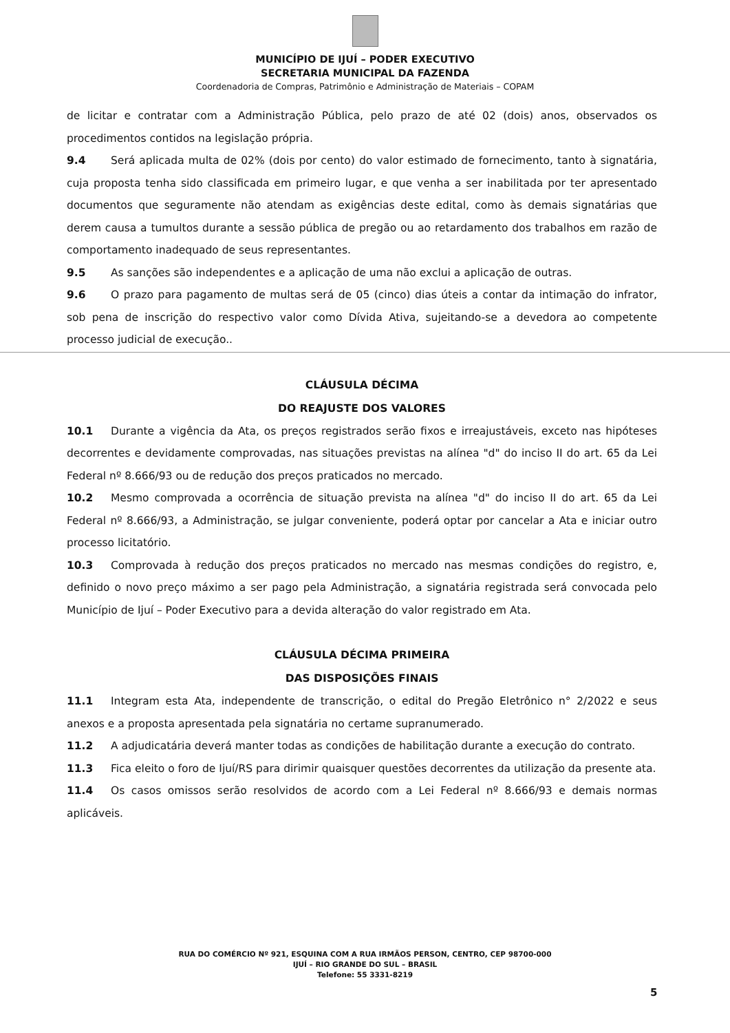MUNICÍPIO DE IJUÍ – PODER EXECUTIVO
SECRETARIA MUNICIPAL DA FAZENDA
Coordenadoria de Compras, Patrimônio e Administração de Materiais – COPAM
de licitar e contratar com a Administração Pública, pelo prazo de até 02 (dois) anos, observados os procedimentos contidos na legislação própria.
9.4 Será aplicada multa de 02% (dois por cento) do valor estimado de fornecimento, tanto à signatária, cuja proposta tenha sido classificada em primeiro lugar, e que venha a ser inabilitada por ter apresentado documentos que seguramente não atendam as exigências deste edital, como às demais signatárias que derem causa a tumultos durante a sessão pública de pregão ou ao retardamento dos trabalhos em razão de comportamento inadequado de seus representantes.
9.5 As sanções são independentes e a aplicação de uma não exclui a aplicação de outras.
9.6 O prazo para pagamento de multas será de 05 (cinco) dias úteis a contar da intimação do infrator, sob pena de inscrição do respectivo valor como Dívida Ativa, sujeitando-se a devedora ao competente processo judicial de execução..
CLÁUSULA DÉCIMA
DO REAJUSTE DOS VALORES
10.1 Durante a vigência da Ata, os preços registrados serão fixos e irreajustáveis, exceto nas hipóteses decorrentes e devidamente comprovadas, nas situações previstas na alínea "d" do inciso II do art. 65 da Lei Federal nº 8.666/93 ou de redução dos preços praticados no mercado.
10.2 Mesmo comprovada a ocorrência de situação prevista na alínea "d" do inciso II do art. 65 da Lei Federal nº 8.666/93, a Administração, se julgar conveniente, poderá optar por cancelar a Ata e iniciar outro processo licitatório.
10.3 Comprovada à redução dos preços praticados no mercado nas mesmas condições do registro, e, definido o novo preço máximo a ser pago pela Administração, a signatária registrada será convocada pelo Município de Ijuí – Poder Executivo para a devida alteração do valor registrado em Ata.
CLÁUSULA DÉCIMA PRIMEIRA
DAS DISPOSIÇÕES FINAIS
11.1 Integram esta Ata, independente de transcrição, o edital do Pregão Eletrônico n° 2/2022 e seus anexos e a proposta apresentada pela signatária no certame supranumerado.
11.2 A adjudicatária deverá manter todas as condições de habilitação durante a execução do contrato.
11.3 Fica eleito o foro de Ijuí/RS para dirimir quaisquer questões decorrentes da utilização da presente ata.
11.4 Os casos omissos serão resolvidos de acordo com a Lei Federal nº 8.666/93 e demais normas aplicáveis.
RUA DO COMÉRCIO Nº 921, ESQUINA COM A RUA IRMÃOS PERSON, CENTRO, CEP 98700-000
IJUÍ – RIO GRANDE DO SUL – BRASIL
Telefone: 55 3331-8219
5